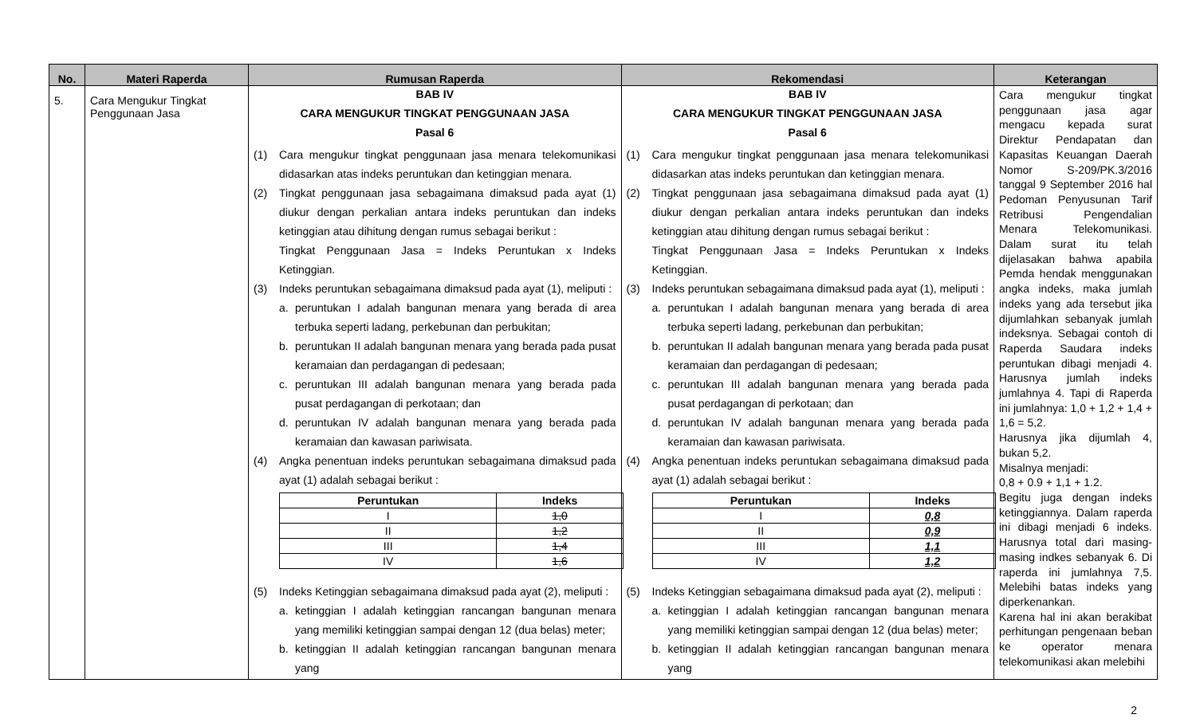| No. | Materi Raperda | Rumusan Raperda | Rekomendasi | Keterangan |
| --- | --- | --- | --- | --- |
| 5. | Cara Mengukur Tingkat Penggunaan Jasa | BAB IV CARA MENGUKUR TINGKAT PENGGUNAAN JASA Pasal 6 (1) Cara mengukur tingkat penggunaan jasa menara telekomunikasi didasarkan atas indeks peruntukan dan ketinggian menara. (2) Tingkat penggunaan jasa sebagaimana dimaksud pada ayat (1) diukur dengan perkalian antara indeks peruntukan dan indeks ketinggian atau dihitung dengan rumus sebagai berikut : Tingkat Penggunaan Jasa = Indeks Peruntukan x Indeks Ketinggian. (3) Indeks peruntukan sebagaimana dimaksud pada ayat (1), meliputi : a. peruntukan I adalah bangunan menara yang berada di area terbuka seperti ladang, perkebunan dan perbukitan; b. peruntukan II adalah bangunan menara yang berada pada pusat keramaian dan perdagangan di pedesaan; c. peruntukan III adalah bangunan menara yang berada pada pusat perdagangan di perkotaan; dan d. peruntukan IV adalah bangunan menara yang berada pada keramaian dan kawasan pariwisata. (4) Angka penentuan indeks peruntukan sebagaimana dimaksud pada ayat (1) adalah sebagai berikut : / Peruntukan / Indeks / / --- / --- / / I / 1,0 / / II / 1,2 / / III / 1,4 / / IV / 1,6 / (5) Indeks Ketinggian sebagaimana dimaksud pada ayat (2), meliputi : a. ketinggian I adalah ketinggian rancangan bangunan menara yang memiliki ketinggian sampai dengan 12 (dua belas) meter; b. ketinggian II adalah ketinggian rancangan bangunan menara yang | BAB IV CARA MENGUKUR TINGKAT PENGGUNAAN JASA Pasal 6 (1) Cara mengukur tingkat penggunaan jasa menara telekomunikasi didasarkan atas indeks peruntukan dan ketinggian menara. (2) Tingkat penggunaan jasa sebagaimana dimaksud pada ayat (1) diukur dengan perkalian antara indeks peruntukan dan indeks ketinggian atau dihitung dengan rumus sebagai berikut : Tingkat Penggunaan Jasa = Indeks Peruntukan x Indeks Ketinggian. (3) Indeks peruntukan sebagaimana dimaksud pada ayat (1), meliputi : a. peruntukan I adalah bangunan menara yang berada di area terbuka seperti ladang, perkebunan dan perbukitan; b. peruntukan II adalah bangunan menara yang berada pada pusat keramaian dan perdagangan di pedesaan; c. peruntukan III adalah bangunan menara yang berada pada pusat perdagangan di perkotaan; dan d. peruntukan IV adalah bangunan menara yang berada pada keramaian dan kawasan pariwisata. (4) Angka penentuan indeks peruntukan sebagaimana dimaksud pada ayat (1) adalah sebagai berikut : / Peruntukan / Indeks / / --- / --- / / I / 0,8 / / II / 0,9 / / III / 1,1 / / IV / 1,2 / (5) Indeks Ketinggian sebagaimana dimaksud pada ayat (2), meliputi : a. ketinggian I adalah ketinggian rancangan bangunan menara yang memiliki ketinggian sampai dengan 12 (dua belas) meter; b. ketinggian II adalah ketinggian rancangan bangunan menara yang | Cara mengukur tingkat penggunaan jasa agar mengacu kepada surat Direktur Pendapatan dan Kapasitas Keuangan Daerah Nomor S-209/PK.3/2016 tanggal 9 September 2016 hal Pedoman Penyusunan Tarif Retribusi Pengendalian Menara Telekomunikasi. Dalam surat itu telah dijelasakan bahwa apabila Pemda hendak menggunakan angka indeks, maka jumlah indeks yang ada tersebut jika dijumlahkan sebanyak jumlah indeksnya. Sebagai contoh di Raperda Saudara indeks peruntukan dibagi menjadi 4. Harusnya jumlah indeks jumlahnya 4. Tapi di Raperda ini jumlahnya: 1,0 + 1,2 + 1,4 + 1,6 = 5,2. Harusnya jika dijumlah 4, bukan 5,2. Misalnya menjadi: 0,8 + 0.9 + 1,1 + 1.2. Begitu juga dengan indeks ketinggiannya. Dalam raperda ini dibagi menjadi 6 indeks. Harusnya total dari masing-masing indkes sebanyak 6. Di raperda ini jumlahnya 7,5. Melebihi batas indeks yang diperkenankan. Karena hal ini akan berakibat perhitungan pengenaan beban ke operator menara telekomunikasi akan melebihi |
2